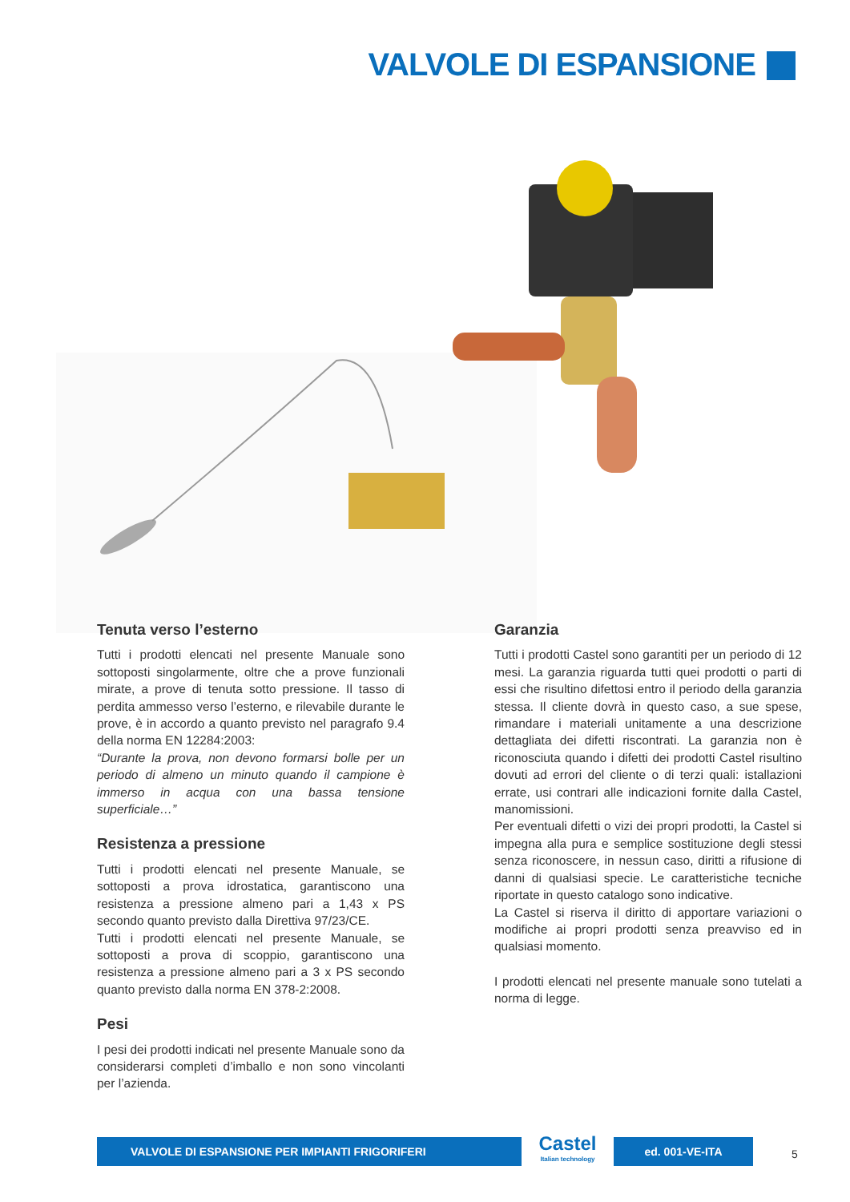VALVOLE DI ESPANSIONE
Tenuta verso l’esterno
Tutti i prodotti elencati nel presente Manuale sono sottoposti singolarmente, oltre che a prove funzionali mirate, a prove di tenuta sotto pressione. Il tasso di perdita ammesso verso l’esterno, e rilevabile durante le prove, è in accordo a quanto previsto nel paragrafo 9.4 della norma EN 12284:2003:
“Durante la prova, non devono formarsi bolle per un periodo di almeno un minuto quando il campione è immerso in acqua con una bassa tensione superficiale…”
Resistenza a pressione
Tutti i prodotti elencati nel presente Manuale, se sottoposti a prova idrostatica, garantiscono una resistenza a pressione almeno pari a 1,43 x PS secondo quanto previsto dalla Direttiva 97/23/CE.
Tutti i prodotti elencati nel presente Manuale, se sottoposti a prova di scoppio, garantiscono una resistenza a pressione almeno pari a 3 x PS secondo quanto previsto dalla norma EN 378-2:2008.
Pesi
I pesi dei prodotti indicati nel presente Manuale sono da considerarsi completi d’imballo e non sono vincolanti per l’azienda.
Garanzia
Tutti i prodotti Castel sono garantiti per un periodo di 12 mesi. La garanzia riguarda tutti quei prodotti o parti di essi che risultino difettosi entro il periodo della garanzia stessa. Il cliente dovrà in questo caso, a sue spese, rimandare i materiali unitamente a una descrizione dettagliata dei difetti riscontrati. La garanzia non è riconosciuta quando i difetti dei prodotti Castel risultino dovuti ad errori del cliente o di terzi quali: istallazioni errate, usi contrari alle indicazioni fornite dalla Castel, manomissioni.
Per eventuali difetti o vizi dei propri prodotti, la Castel si impegna alla pura e semplice sostituzione degli stessi senza riconoscere, in nessun caso, diritti a rifusione di danni di qualsiasi specie. Le caratteristiche tecniche riportate in questo catalogo sono indicative.
La Castel si riserva il diritto di apportare variazioni o modifiche ai propri prodotti senza preavviso ed in qualsiasi momento.
I prodotti elencati nel presente manuale sono tutelati a norma di legge.
VALVOLE DI ESPANSIONE PER IMPIANTI FRIGORIFERI
Castel
Italian technology
ed. 001-VE-ITA
5